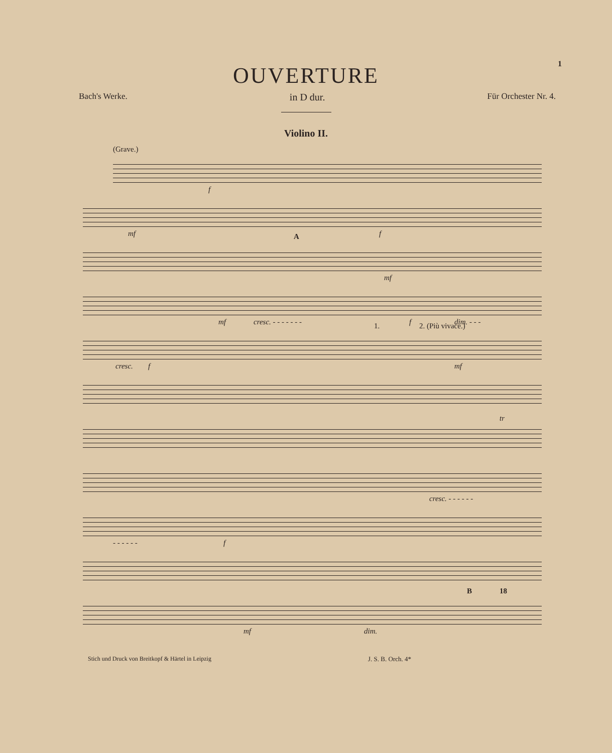1
OUVERTURE
Bach's Werke. in D dur. Für Orchester Nr. 4.
Violino II.
(Grave.)
f
mf f
A
mf
mf cresc. - - - - - - - f dim. - - -
cresc. f
1. 2. (Più vivace.)
mf
tr
cresc. - - - - - -
- - - - - - f
mf dim.
B 18
Stich und Druck von Breitkopf & Härtel in Leipzig J. S. B. Orch. 4*